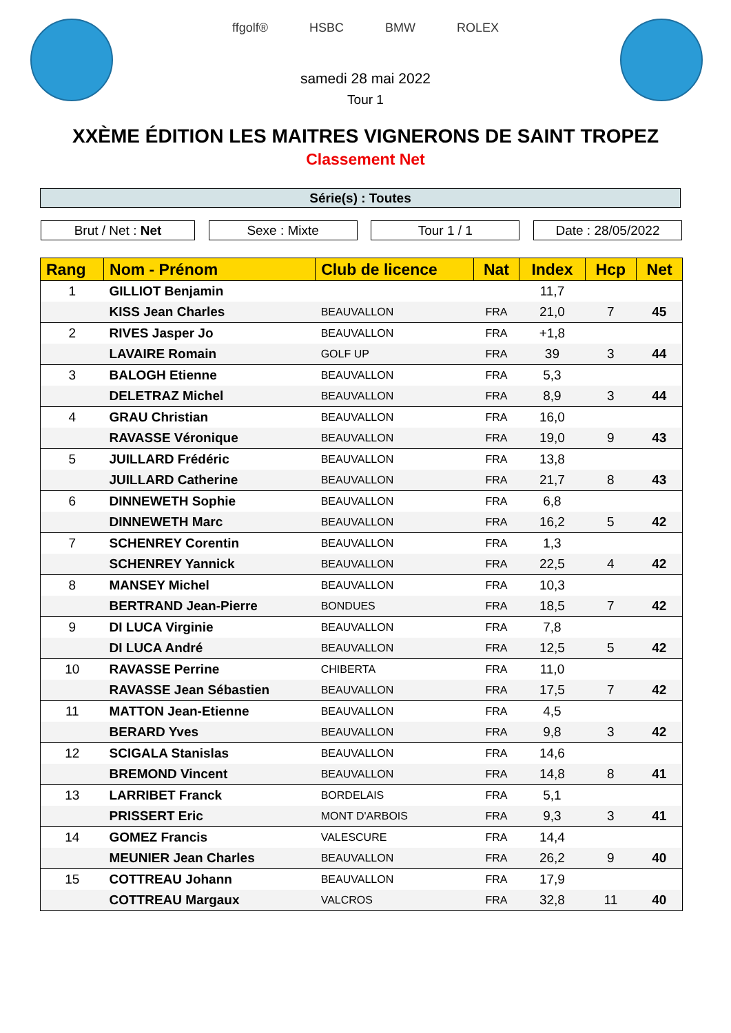ffgolf® HSBC BMW ROLEX
samedi 28 mai 2022
Tour 1
XXÈME ÉDITION LES MAITRES VIGNERONS DE SAINT TROPEZ
Classement Net
Série(s) : Toutes
Brut / Net : Net Sexe : Mixte Tour 1 / 1 Date : 28/05/2022
| Rang | Nom - Prénom | Club de licence | Nat | Index | Hcp | Net |
| --- | --- | --- | --- | --- | --- | --- |
| 1 | GILLIOT Benjamin | | | 11,7 | | |
| | KISS Jean Charles | BEAUVALLON | FRA | 21,0 | 7 | 45 |
| 2 | RIVES Jasper Jo | BEAUVALLON | FRA | +1,8 | | |
| | LAVAIRE Romain | GOLF UP | FRA | 39 | 3 | 44 |
| 3 | BALOGH Etienne | BEAUVALLON | FRA | 5,3 | | |
| | DELETRAZ Michel | BEAUVALLON | FRA | 8,9 | 3 | 44 |
| 4 | GRAU Christian | BEAUVALLON | FRA | 16,0 | | |
| | RAVASSE Véronique | BEAUVALLON | FRA | 19,0 | 9 | 43 |
| 5 | JUILLARD Frédéric | BEAUVALLON | FRA | 13,8 | | |
| | JUILLARD Catherine | BEAUVALLON | FRA | 21,7 | 8 | 43 |
| 6 | DINNEWETH Sophie | BEAUVALLON | FRA | 6,8 | | |
| | DINNEWETH Marc | BEAUVALLON | FRA | 16,2 | 5 | 42 |
| 7 | SCHENREY Corentin | BEAUVALLON | FRA | 1,3 | | |
| | SCHENREY Yannick | BEAUVALLON | FRA | 22,5 | 4 | 42 |
| 8 | MANSEY Michel | BEAUVALLON | FRA | 10,3 | | |
| | BERTRAND Jean-Pierre | BONDUES | FRA | 18,5 | 7 | 42 |
| 9 | DI LUCA Virginie | BEAUVALLON | FRA | 7,8 | | |
| | DI LUCA André | BEAUVALLON | FRA | 12,5 | 5 | 42 |
| 10 | RAVASSE Perrine | CHIBERTA | FRA | 11,0 | | |
| | RAVASSE Jean Sébastien | BEAUVALLON | FRA | 17,5 | 7 | 42 |
| 11 | MATTON Jean-Etienne | BEAUVALLON | FRA | 4,5 | | |
| | BERARD Yves | BEAUVALLON | FRA | 9,8 | 3 | 42 |
| 12 | SCIGALA Stanislas | BEAUVALLON | FRA | 14,6 | | |
| | BREMOND Vincent | BEAUVALLON | FRA | 14,8 | 8 | 41 |
| 13 | LARRIBET Franck | BORDELAIS | FRA | 5,1 | | |
| | PRISSERT Eric | MONT D'ARBOIS | FRA | 9,3 | 3 | 41 |
| 14 | GOMEZ Francis | VALESCURE | FRA | 14,4 | | |
| | MEUNIER Jean Charles | BEAUVALLON | FRA | 26,2 | 9 | 40 |
| 15 | COTTREAU Johann | BEAUVALLON | FRA | 17,9 | | |
| | COTTREAU Margaux | VALCROS | FRA | 32,8 | 11 | 40 |